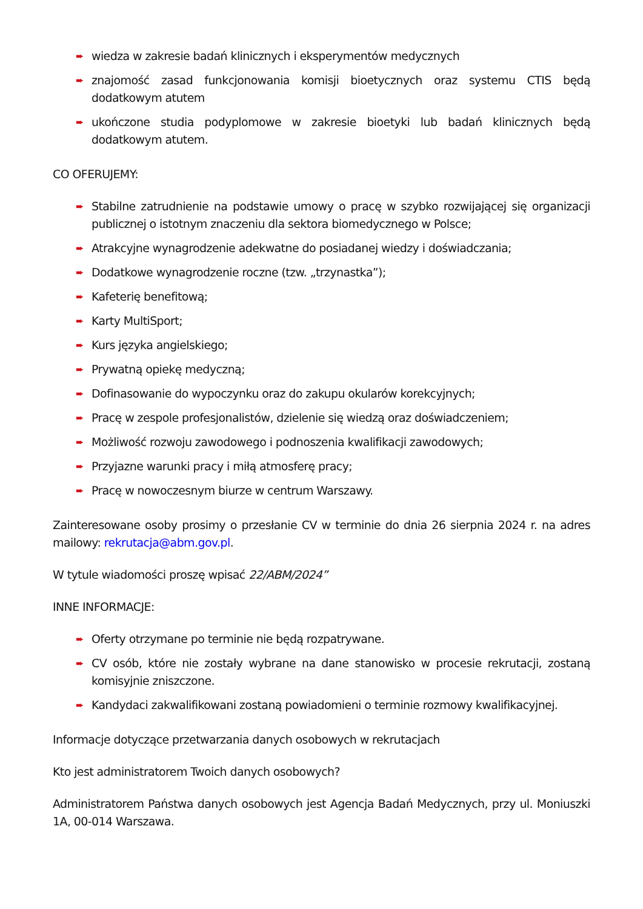➨ wiedza w zakresie badań klinicznych i eksperymentów medycznych
➨ znajomość zasad funkcjonowania komisji bioetycznych oraz systemu CTIS będą dodatkowym atutem
➨ ukończone studia podyplomowe w zakresie bioetyki lub badań klinicznych będą dodatkowym atutem.
CO OFERUJEMY:
➨ Stabilne zatrudnienie na podstawie umowy o pracę w szybko rozwijającej się organizacji publicznej o istotnym znaczeniu dla sektora biomedycznego w Polsce;
➨ Atrakcyjne wynagrodzenie adekwatne do posiadanej wiedzy i doświadczania;
➨ Dodatkowe wynagrodzenie roczne (tzw. „trzynastka”);
➨ Kafeterię benefitową;
➨ Karty MultiSport;
➨ Kurs języka angielskiego;
➨ Prywatną opiekę medyczną;
➨ Dofinasowanie do wypoczynku oraz do zakupu okularów korekcyjnych;
➨ Pracę w zespole profesjonalistów, dzielenie się wiedzą oraz doświadczeniem;
➨ Możliwość rozwoju zawodowego i podnoszenia kwalifikacji zawodowych;
➨ Przyjazne warunki pracy i miłą atmosferę pracy;
➨ Pracę w nowoczesnym biurze w centrum Warszawy.
Zainteresowane osoby prosimy o przesłanie CV w terminie do dnia 26 sierpnia 2024 r. na adres mailowy: rekrutacja@abm.gov.pl.
W tytule wiadomości proszę wpisać 22/ABM/2024”
INNE INFORMACJE:
➨ Oferty otrzymane po terminie nie będą rozpatrywane.
➨ CV osób, które nie zostały wybrane na dane stanowisko w procesie rekrutacji, zostaną komisyjnie zniszczone.
➨ Kandydaci zakwalifikowani zostaną powiadomieni o terminie rozmowy kwalifikacyjnej.
Informacje dotyczące przetwarzania danych osobowych w rekrutacjach
Kto jest administratorem Twoich danych osobowych?
Administratorem Państwa danych osobowych jest Agencja Badań Medycznych, przy ul. Moniuszki 1A, 00-014 Warszawa.